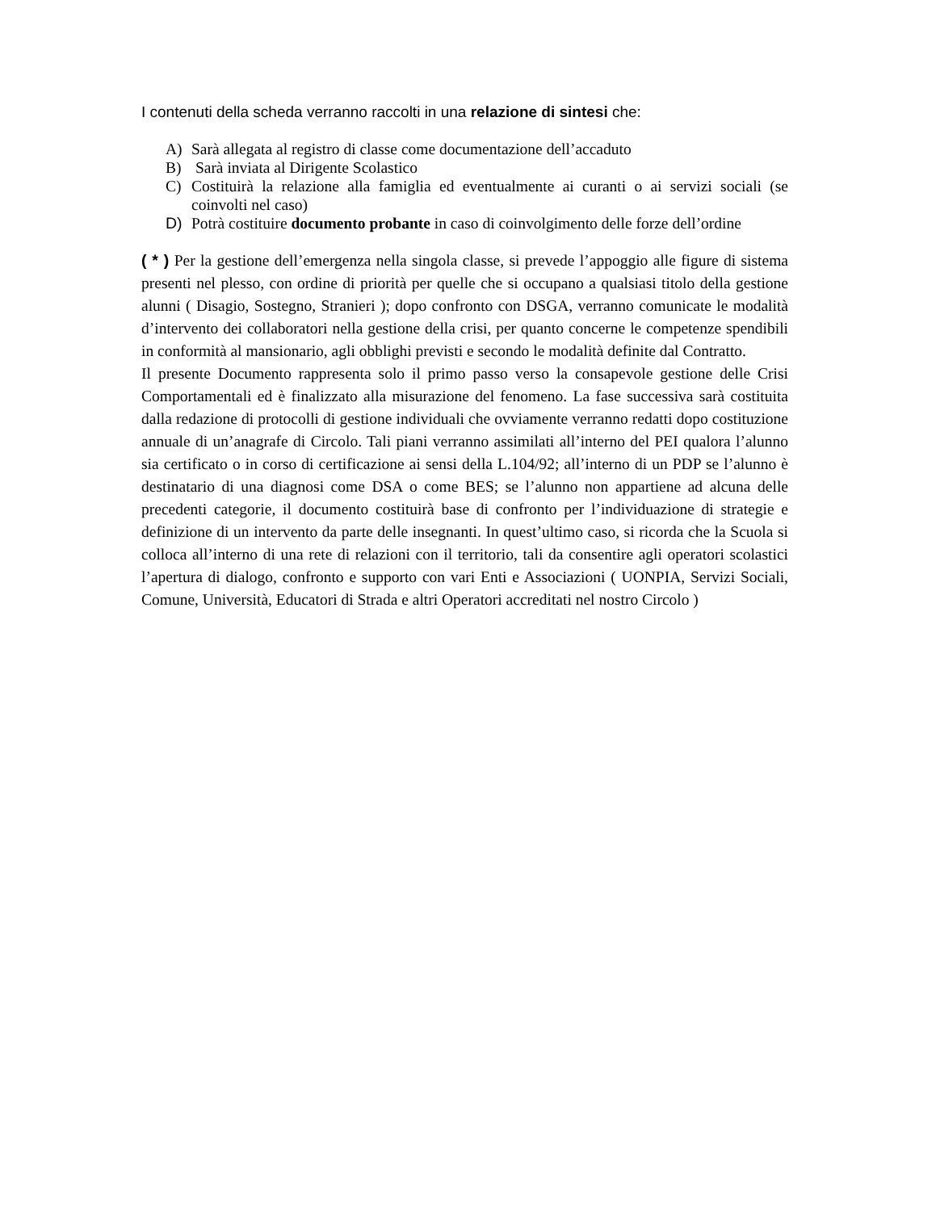I contenuti della scheda verranno raccolti in una relazione di sintesi che:
A) Sarà allegata al registro di classe come documentazione dell’accaduto
B) Sarà inviata al Dirigente Scolastico
C) Costituirà la relazione alla famiglia ed eventualmente ai curanti o ai servizi sociali (se coinvolti nel caso)
D) Potrà costituire documento probante in caso di coinvolgimento delle forze dell’ordine
( * ) Per la gestione dell’emergenza nella singola classe, si prevede l’appoggio alle figure di sistema presenti nel plesso, con ordine di priorità per quelle che si occupano a qualsiasi titolo della gestione alunni ( Disagio, Sostegno, Stranieri ); dopo confronto con DSGA, verranno comunicate le modalità d’intervento dei collaboratori nella gestione della crisi, per quanto concerne le competenze spendibili in conformità al mansionario, agli obblighi previsti e secondo le modalità definite dal Contratto.
Il presente Documento rappresenta solo il primo passo verso la consapevole gestione delle Crisi Comportamentali ed è finalizzato alla misurazione del fenomeno. La fase successiva sarà costituita dalla redazione di protocolli di gestione individuali che ovviamente verranno redatti dopo costituzione annuale di un’anagrafe di Circolo. Tali piani verranno assimilati all’interno del PEI qualora l’alunno sia certificato o in corso di certificazione ai sensi della L.104/92; all’interno di un PDP se l’alunno è destinatario di una diagnosi come DSA o come BES; se l’alunno non appartiene ad alcuna delle precedenti categorie, il documento costituirà base di confronto per l’individuazione di strategie e definizione di un intervento da parte delle insegnanti. In quest’ultimo caso, si ricorda che la Scuola si colloca all’interno di una rete di relazioni con il territorio, tali da consentire agli operatori scolastici l’apertura di dialogo, confronto e supporto con vari Enti e Associazioni ( UONPIA, Servizi Sociali, Comune, Università, Educatori di Strada e altri Operatori accreditati nel nostro Circolo )